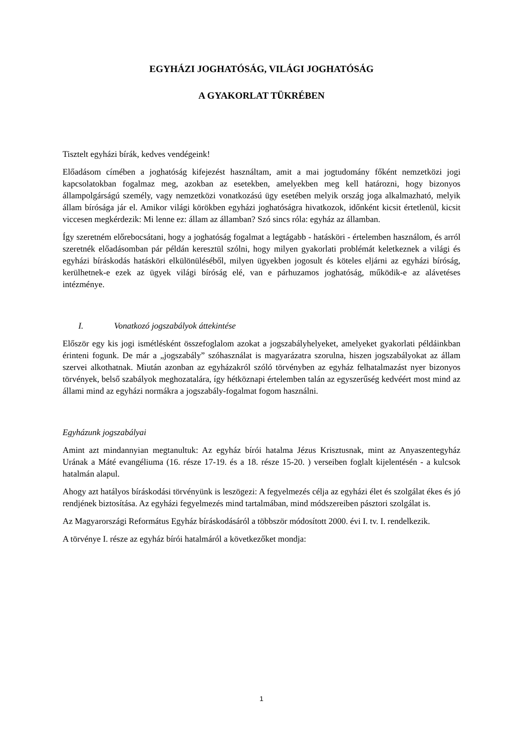EGYHÁZI JOGHATÓSÁG, VILÁGI JOGHATÓSÁG
A GYAKORLAT TÜKRÉBEN
Tisztelt egyházi bírák, kedves vendégeink!
Előadásom címében a joghatóság kifejezést használtam, amit a mai jogtudomány főként nemzetközi jogi kapcsolatokban fogalmaz meg, azokban az esetekben, amelyekben meg kell határozni, hogy bizonyos állampolgárságú személy, vagy nemzetközi vonatkozású ügy esetében melyik ország joga alkalmazható, melyik állam bírósága jár el. Amikor világi körökben egyházi joghatóságra hivatkozok, időnként kicsit értetlenül, kicsit viccesen megkérdezik: Mi lenne ez: állam az államban? Szó sincs róla: egyház az államban.
Így szeretném előrebocsátani, hogy a joghatóság fogalmat a legtágabb - hatásköri - értelemben használom, és arról szeretnék előadásomban pár példán keresztül szólni, hogy milyen gyakorlati problémát keletkeznek a világi és egyházi bíráskodás hatásköri elkülönüléséből, milyen ügyekben jogosult és köteles eljárni az egyházi bíróság, kerülhetnek-e ezek az ügyek világi bíróság elé, van e párhuzamos joghatóság, működik-e az alávetéses intézménye.
I. Vonatkozó jogszabályok áttekintése
Először egy kis jogi ismétlésként összefoglalom azokat a jogszabályhelyeket, amelyeket gyakorlati példáinkban érinteni fogunk. De már a „jogszabály” szóhasználat is magyarázatra szorulna, hiszen jogszabályokat az állam szervei alkothatnak. Miután azonban az egyházakról szóló törvényben az egyház felhatalmazást nyer bizonyos törvények, belső szabályok meghozatalára, így hétköznapi értelemben talán az egyszerűség kedvéért most mind az állami mind az egyházi normákra a jogszabály-fogalmat fogom használni.
Egyházunk jogszabályai
Amint azt mindannyian megtanultuk: Az egyház bírói hatalma Jézus Krisztusnak, mint az Anyaszentegyház Urának a Máté evangéliuma (16. része 17-19. és a 18. része 15-20. ) verseiben foglalt kijelentésén - a kulcsok hatalmán alapul.
Ahogy azt hatályos bíráskodási törvényünk is leszögezi: A fegyelmezés célja az egyházi élet és szolgálat ékes és jó rendjének biztosítása. Az egyházi fegyelmezés mind tartalmában, mind módszereiben pásztori szolgálat is.
Az Magyarországi Református Egyház bíráskodásáról a többször módosított 2000. évi I. tv. I. rendelkezik.
A törvénye I. része az egyház bírói hatalmáról a következőket mondja:
1